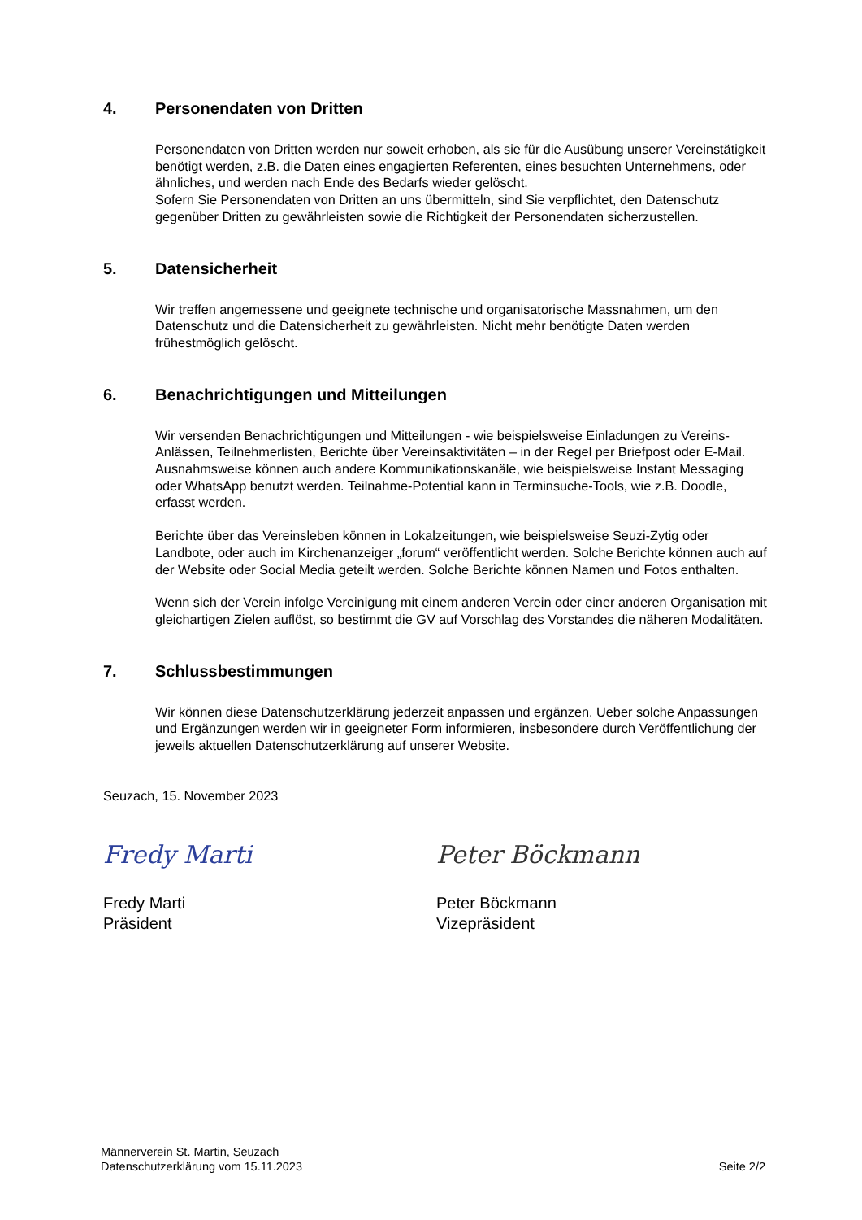4. Personendaten von Dritten
Personendaten von Dritten werden nur soweit erhoben, als sie für die Ausübung unserer Vereinstätigkeit benötigt werden, z.B. die Daten eines engagierten Referenten, eines besuchten Unternehmens, oder ähnliches, und werden nach Ende des Bedarfs wieder gelöscht.
Sofern Sie Personendaten von Dritten an uns übermitteln, sind Sie verpflichtet, den Datenschutz gegenüber Dritten zu gewährleisten sowie die Richtigkeit der Personendaten sicherzustellen.
5. Datensicherheit
Wir treffen angemessene und geeignete technische und organisatorische Massnahmen, um den Datenschutz und die Datensicherheit zu gewährleisten. Nicht mehr benötigte Daten werden frühestmöglich gelöscht.
6. Benachrichtigungen und Mitteilungen
Wir versenden Benachrichtigungen und Mitteilungen - wie beispielsweise Einladungen zu Vereins-Anlässen, Teilnehmerlisten, Berichte über Vereinsaktivitäten – in der Regel per Briefpost oder E-Mail. Ausnahmsweise können auch andere Kommunikationskanäle, wie beispielsweise Instant Messaging oder WhatsApp benutzt werden. Teilnahme-Potential kann in Terminsuche-Tools, wie z.B. Doodle, erfasst werden.
Berichte über das Vereinsleben können in Lokalzeitungen, wie beispielsweise Seuzi-Zytig oder Landbote, oder auch im Kirchenanzeiger „forum“ veröffentlicht werden. Solche Berichte können auch auf der Website oder Social Media geteilt werden. Solche Berichte können Namen und Fotos enthalten.
Wenn sich der Verein infolge Vereinigung mit einem anderen Verein oder einer anderen Organisation mit gleichartigen Zielen auflöst, so bestimmt die GV auf Vorschlag des Vorstandes die näheren Modalitäten.
7. Schlussbestimmungen
Wir können diese Datenschutzerklärung jederzeit anpassen und ergänzen. Ueber solche Anpassungen und Ergänzungen werden wir in geeigneter Form informieren, insbesondere durch Veröffentlichung der jeweils aktuellen Datenschutzerklärung auf unserer Website.
Seuzach, 15. November 2023
Fredy Marti
Fredy Marti
Präsident
Peter Böckmann
Peter Böckmann
Vizepräsident
Männerverein St. Martin, Seuzach
Datenschutzerklärung vom 15.11.2023 Seite 2/2